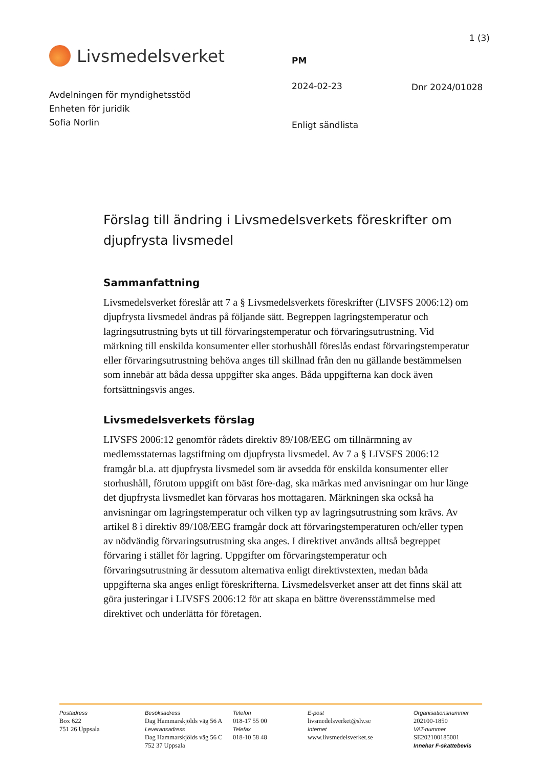1 (3)
Livsmedelsverket
Avdelningen för myndighetsstöd
Enheten för juridik
Sofia Norlin
PM
2024-02-23
Enligt sändlista
Dnr 2024/01028
Förslag till ändring i Livsmedelsverkets föreskrifter om djupfrysta livsmedel
Sammanfattning
Livsmedelsverket föreslår att 7 a § Livsmedelsverkets föreskrifter (LIVSFS 2006:12) om djupfrysta livsmedel ändras på följande sätt. Begreppen lagringstemperatur och lagringsutrustning byts ut till förvaringstemperatur och förvaringsutrustning. Vid märkning till enskilda konsumenter eller storhushåll föreslås endast förvaringstemperatur eller förvaringsutrustning behöva anges till skillnad från den nu gällande bestämmelsen som innebär att båda dessa uppgifter ska anges. Båda uppgifterna kan dock även fortsättningsvis anges.
Livsmedelsverkets förslag
LIVSFS 2006:12 genomför rådets direktiv 89/108/EEG om tillnärmning av medlemsstaternas lagstiftning om djupfrysta livsmedel. Av 7 a § LIVSFS 2006:12 framgår bl.a. att djupfrysta livsmedel som är avsedda för enskilda konsumenter eller storhushåll, förutom uppgift om bäst före-dag, ska märkas med anvisningar om hur länge det djupfrysta livsmedlet kan förvaras hos mottagaren. Märkningen ska också ha anvisningar om lagringstemperatur och vilken typ av lagringsutrustning som krävs. Av artikel 8 i direktiv 89/108/EEG framgår dock att förvaringstemperaturen och/eller typen av nödvändig förvaringsutrustning ska anges. I direktivet används alltså begreppet förvaring i stället för lagring. Uppgifter om förvaringstemperatur och förvaringsutrustning är dessutom alternativa enligt direktivstexten, medan båda uppgifterna ska anges enligt föreskrifterna. Livsmedelsverket anser att det finns skäl att göra justeringar i LIVSFS 2006:12 för att skapa en bättre överensstämmelse med direktivet och underlätta för företagen.
Postadress
Box 622
751 26 Uppsala
Besöksadress
Dag Hammarskjölds väg 56 A
Leveransadress
Dag Hammarskjölds väg 56 C
752 37 Uppsala
Telefon
018-17 55 00
Telefax
018-10 58 48
E-post
livsmedelsverket@slv.se
Internet
www.livsmedelsverket.se
Organisationsnummer
202100-1850
VAT-nummer
SE202100185001
Innehar F-skattebevis